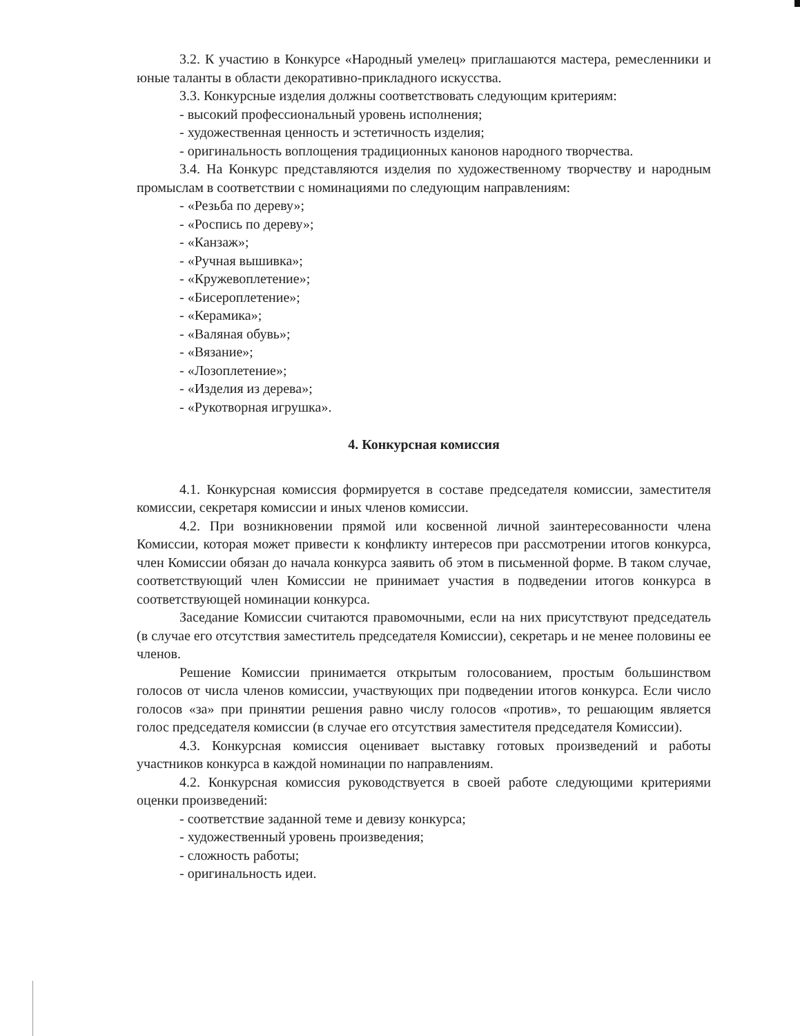3.2. К участию в Конкурсе «Народный умелец» приглашаются мастера, ремесленники и юные таланты в области декоративно-прикладного искусства.
3.3. Конкурсные изделия должны соответствовать следующим критериям:
- высокий профессиональный уровень исполнения;
- художественная ценность и эстетичность изделия;
- оригинальность воплощения традиционных канонов народного творчества.
3.4. На Конкурс представляются изделия по художественному творчеству и народным промыслам в соответствии с номинациями по следующим направлениям:
- «Резьба по дереву»;
- «Роспись по дереву»;
- «Канзаж»;
- «Ручная вышивка»;
- «Кружевоплетение»;
- «Бисероплетение»;
- «Керамика»;
- «Валяная обувь»;
- «Вязание»;
- «Лозоплетение»;
- «Изделия из дерева»;
- «Рукотворная игрушка».
4. Конкурсная комиссия
4.1. Конкурсная комиссия формируется в составе председателя комиссии, заместителя комиссии, секретаря комиссии и иных членов комиссии.
4.2. При возникновении прямой или косвенной личной заинтересованности члена Комиссии, которая может привести к конфликту интересов при рассмотрении итогов конкурса, член Комиссии обязан до начала конкурса заявить об этом в письменной форме. В таком случае, соответствующий член Комиссии не принимает участия в подведении итогов конкурса в соответствующей номинации конкурса.
Заседание Комиссии считаются правомочными, если на них присутствуют председатель (в случае его отсутствия заместитель председателя Комиссии), секретарь и не менее половины ее членов.
Решение Комиссии принимается открытым голосованием, простым большинством голосов от числа членов комиссии, участвующих при подведении итогов конкурса. Если число голосов «за» при принятии решения равно числу голосов «против», то решающим является голос председателя комиссии (в случае его отсутствия заместителя председателя Комиссии).
4.3. Конкурсная комиссия оценивает выставку готовых произведений и работы участников конкурса в каждой номинации по направлениям.
4.2. Конкурсная комиссия руководствуется в своей работе следующими критериями оценки произведений:
- соответствие заданной теме и девизу конкурса;
- художественный уровень произведения;
- сложность работы;
- оригинальность идеи.